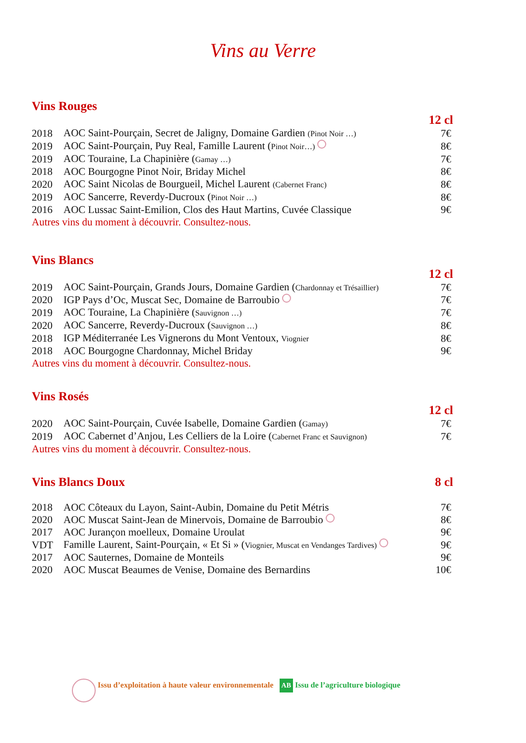Vins au Verre
Vins Rouges
12 cl
| 2018 | AOC Saint-Pourçain, Secret de Jaligny, Domaine Gardien (Pinot Noir …) | 7€ |
| 2019 | AOC Saint-Pourçain, Puy Real, Famille Laurent ( Pinot Noir…) | 8€ |
| 2019 | AOC Touraine, La Chapinière ( Gamay …) | 7€ |
| 2018 | AOC Bourgogne Pinot Noir, Briday Michel | 8€ |
| 2020 | AOC Saint Nicolas de Bourgueil, Michel Laurent (Cabernet Franc) | 8€ |
| 2019 | AOC Sancerre, Reverdy-Ducroux ( Pinot Noir …) | 8€ |
| 2016 | AOC Lussac Saint-Emilion, Clos des Haut Martins, Cuvée Classique | 9€ |
Autres vins du moment à découvrir. Consultez-nous.
Vins Blancs
12 cl
| 2019 | AOC Saint-Pourçain, Grands Jours, Domaine Gardien ( Chardonnay et Trésaillier) | 7€ |
| 2020 | IGP Pays d’Oc, Muscat Sec, Domaine de Barroubio | 7€ |
| 2019 | AOC Touraine, La Chapinière ( Sauvignon …) | 7€ |
| 2020 | AOC Sancerre, Reverdy-Ducroux ( Sauvignon …) | 8€ |
| 2018 | IGP Méditerranée Les Vignerons du Mont Ventoux, Viognier | 8€ |
| 2018 | AOC Bourgogne Chardonnay, Michel Briday | 9€ |
Autres vins du moment à découvrir. Consultez-nous.
Vins Rosés
12 cl
| 2020 | AOC Saint-Pourçain, Cuvée Isabelle, Domaine Gardien ( Gamay) | 7€ |
| 2019 | AOC Cabernet d’Anjou, Les Celliers de la Loire ( Cabernet Franc et Sauvignon) | 7€ |
Autres vins du moment à découvrir. Consultez-nous.
Vins Blancs Doux 8 cl
| 2018 | AOC Côteaux du Layon, Saint-Aubin, Domaine du Petit Métris | 7€ |
| 2020 | AOC Muscat Saint-Jean de Minervois, Domaine de Barroubio | 8€ |
| 2017 | AOC Jurançon moelleux, Domaine Uroulat | 9€ |
| VDT | Famille Laurent, Saint-Pourçain, « Et Si » ( Viognier, Muscat en Vendanges Tardives) | 9€ |
| 2017 | AOC Sauternes, Domaine de Monteils | 9€ |
| 2020 | AOC Muscat Beaumes de Venise, Domaine des Bernardins | 10€ |
Issu d’exploitation à haute valeur environnementale AB Issu de l’agriculture biologique